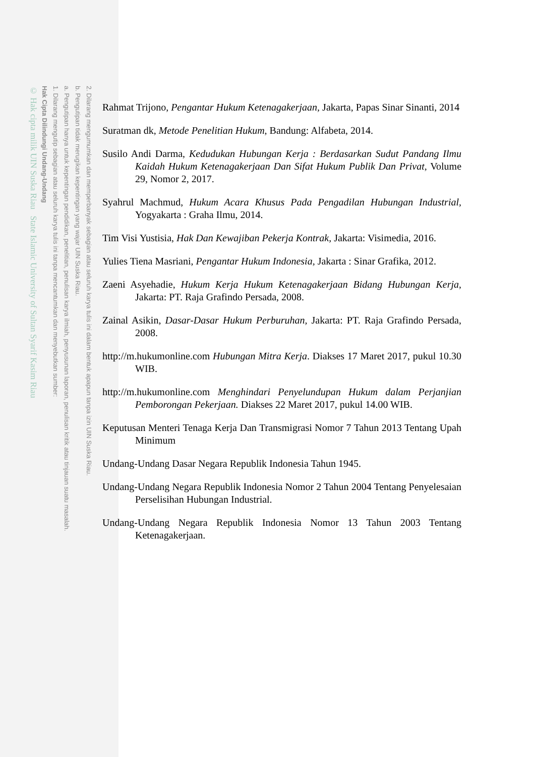2. Dilarang mengumumkan dan memperbanyak sebagian atau seluruh karya tulis ini dalam bentuk apapun tanpa izin UIN Suska Riau.
b. Pengutipan tidak merugikan kepentingan yang wajar UIN Suska Riau.
a. Pengutipan hanya untuk kepentingan pendidikan, penelitian, penulisan karya ilmiah, penyusunan laporan, penulisan kritik atau tinjauan suatu masalah.
1. Dilarang mengutip sebagian atau seluruh karya tulis ini tanpa mencantumkan dan menyebutkan sumber:
Hak Cipta Dilindungi Undang-Undang
© Hak cipta milik UIN Suska Riau State Islamic University of Sultan Syarif Kasim Riau
Rahmat Trijono, Pengantar Hukum Ketenagakerjaan, Jakarta, Papas Sinar Sinanti, 2014
Suratman dk, Metode Penelitian Hukum, Bandung: Alfabeta, 2014.
Susilo Andi Darma, Kedudukan Hubungan Kerja : Berdasarkan Sudut Pandang Ilmu Kaidah Hukum Ketenagakerjaan Dan Sifat Hukum Publik Dan Privat, Volume 29, Nomor 2, 2017.
Syahrul Machmud, Hukum Acara Khusus Pada Pengadilan Hubungan Industrial, Yogyakarta : Graha Ilmu, 2014.
Tim Visi Yustisia, Hak Dan Kewajiban Pekerja Kontrak, Jakarta: Visimedia, 2016.
Yulies Tiena Masriani, Pengantar Hukum Indonesia, Jakarta : Sinar Grafika, 2012.
Zaeni Asyehadie, Hukum Kerja Hukum Ketenagakerjaan Bidang Hubungan Kerja, Jakarta: PT. Raja Grafindo Persada, 2008.
Zainal Asikin, Dasar-Dasar Hukum Perburuhan, Jakarta: PT. Raja Grafindo Persada, 2008.
http://m.hukumonline.com Hubungan Mitra Kerja. Diakses 17 Maret 2017, pukul 10.30 WIB.
http://m.hukumonline.com Menghindari Penyelundupan Hukum dalam Perjanjian Pemborongan Pekerjaan. Diakses 22 Maret 2017, pukul 14.00 WIB.
Keputusan Menteri Tenaga Kerja Dan Transmigrasi Nomor 7 Tahun 2013 Tentang Upah Minimum
Undang-Undang Dasar Negara Republik Indonesia Tahun 1945.
Undang-Undang Negara Republik Indonesia Nomor 2 Tahun 2004 Tentang Penyelesaian Perselisihan Hubungan Industrial.
Undang-Undang Negara Republik Indonesia Nomor 13 Tahun 2003 Tentang Ketenagakerjaan.